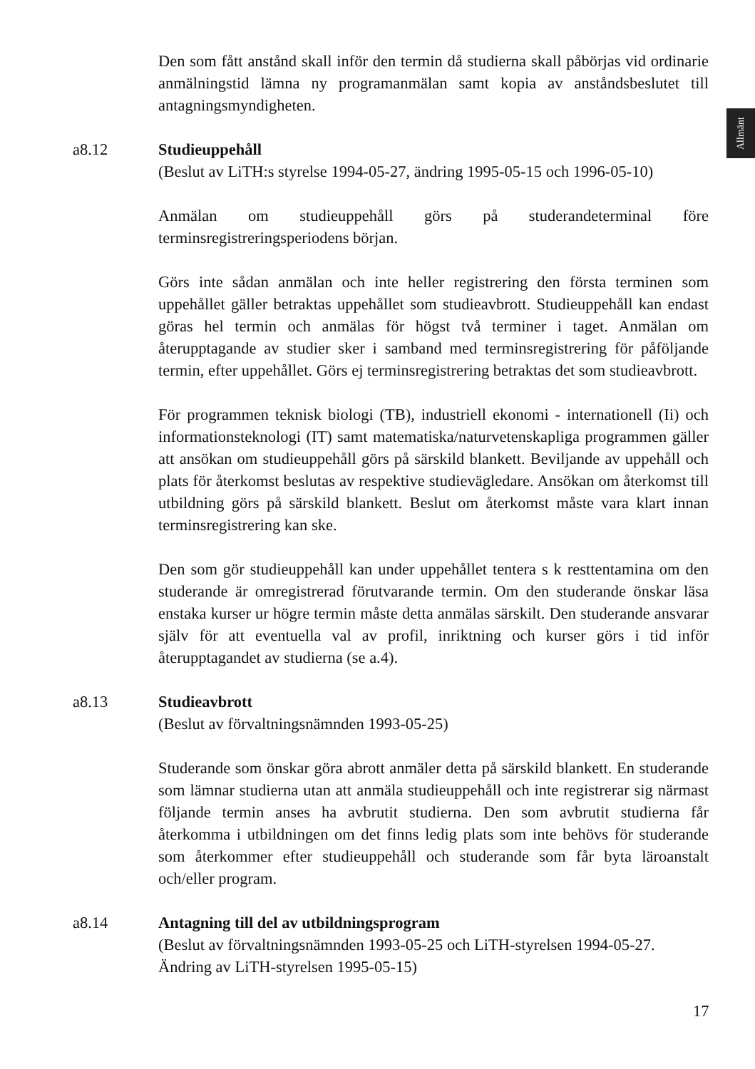Allmänt
Den som fått anstånd skall inför den termin då studierna skall påbörjas vid ordinarie anmälningstid lämna ny programanmälan samt kopia av anståndsbeslutet till antagningsmyndigheten.
a8.12 Studieuppehåll
(Beslut av LiTH:s styrelse 1994-05-27, ändring 1995-05-15 och 1996-05-10)
Anmälan om studieuppehåll görs på studerandeterminal före terminsregistreringsperiodens början.
Görs inte sådan anmälan och inte heller registrering den första terminen som uppehållet gäller betraktas uppehållet som studieavbrott. Studieuppehåll kan endast göras hel termin och anmälas för högst två terminer i taget. Anmälan om återupptagande av studier sker i samband med terminsregistrering för påföljande termin, efter uppehållet. Görs ej terminsregistrering betraktas det som studieavbrott.
För programmen teknisk biologi (TB), industriell ekonomi - internationell (Ii) och informationsteknologi (IT) samt matematiska/naturvetenskapliga programmen gäller att ansökan om studieuppehåll görs på särskild blankett. Beviljande av uppehåll och plats för återkomst beslutas av respektive studievägledare. Ansökan om återkomst till utbildning görs på särskild blankett. Beslut om återkomst måste vara klart innan terminsregistrering kan ske.
Den som gör studieuppehåll kan under uppehållet tentera s k resttentamina om den studerande är omregistrerad förutvarande termin. Om den studerande önskar läsa enstaka kurser ur högre termin måste detta anmälas särskilt. Den studerande ansvarar själv för att eventuella val av profil, inriktning och kurser görs i tid inför återupptagandet av studierna (se a.4).
a8.13 Studieavbrott
(Beslut av förvaltningsnämnden 1993-05-25)
Studerande som önskar göra abrott anmäler detta på särskild blankett. En studerande som lämnar studierna utan att anmäla studieuppehåll och inte registrerar sig närmast följande termin anses ha avbrutit studierna. Den som avbrutit studierna får återkomma i utbildningen om det finns ledig plats som inte behövs för studerande som återkommer efter studieuppehåll och studerande som får byta läroanstalt och/eller program.
a8.14 Antagning till del av utbildningsprogram
(Beslut av förvaltningsnämnden 1993-05-25 och LiTH-styrelsen 1994-05-27. Ändring av LiTH-styrelsen 1995-05-15)
17